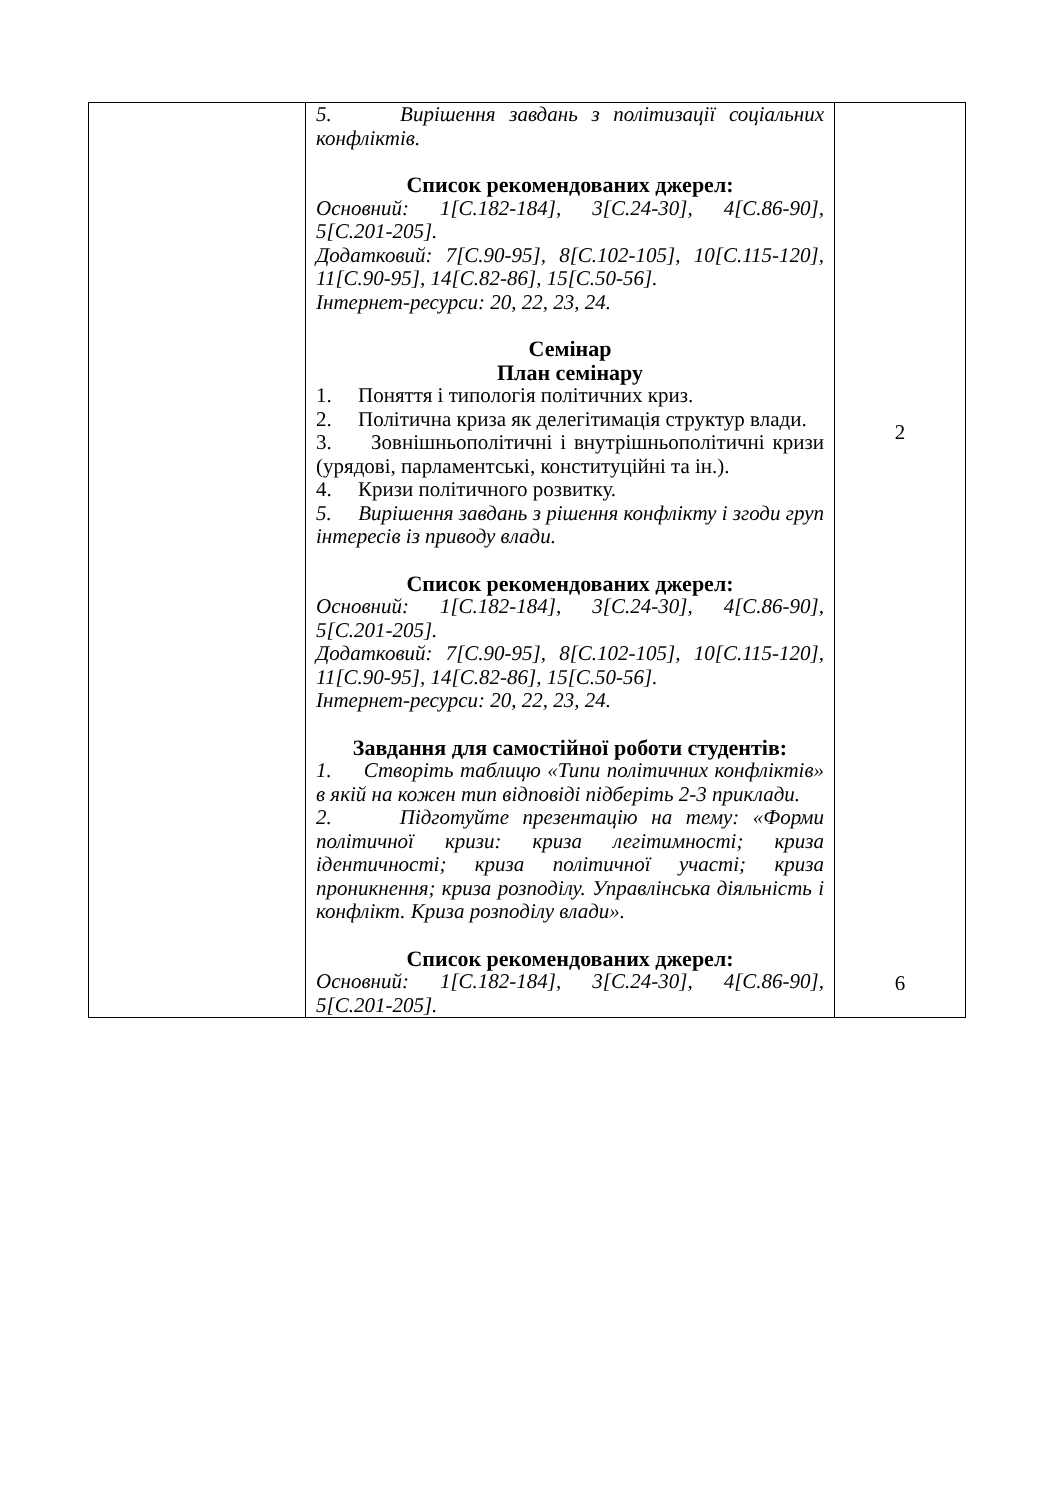| | 5. Вирішення завдань з політизації соціальних конфліктів. Список рекомендованих джерел: Основний: 1[С.182-184], 3[С.24-30], 4[С.86-90], 5[С.201-205]. Додатковий: 7[С.90-95], 8[С.102-105], 10[С.115-120], 11[С.90-95], 14[С.82-86], 15[С.50-56]. Інтернет-ресурси: 20, 22, 23, 24. Семінар План семінару 1. Поняття і типологія політичних криз. 2. Політична криза як делегітимація структур влади. 3. Зовнішньополітичні і внутрішньополітичні кризи (урядові, парламентські, конституційні та ін.). 4. Кризи політичного розвитку. 5. Вирішення завдань з рішення конфлікту і згоди груп інтересів із приводу влади. Список рекомендованих джерел: Основний: 1[С.182-184], 3[С.24-30], 4[С.86-90], 5[С.201-205]. Додатковий: 7[С.90-95], 8[С.102-105], 10[С.115-120], 11[С.90-95], 14[С.82-86], 15[С.50-56]. Інтернет-ресурси: 20, 22, 23, 24. Завдання для самостійної роботи студентів: 1. Створіть таблицю «Типи політичних конфліктів» в якій на кожен тип відповіді підберіть 2-3 приклади. 2. Підготуйте презентацію на тему: «Форми політичної кризи: криза легітимності; криза ідентичності; криза політичної участі; криза проникнення; криза розподілу. Управлінська діяльність і конфлікт. Криза розподілу влади». Список рекомендованих джерел: Основний: 1[С.182-184], 3[С.24-30], 4[С.86-90], 5[С.201-205]. | 2 6 |